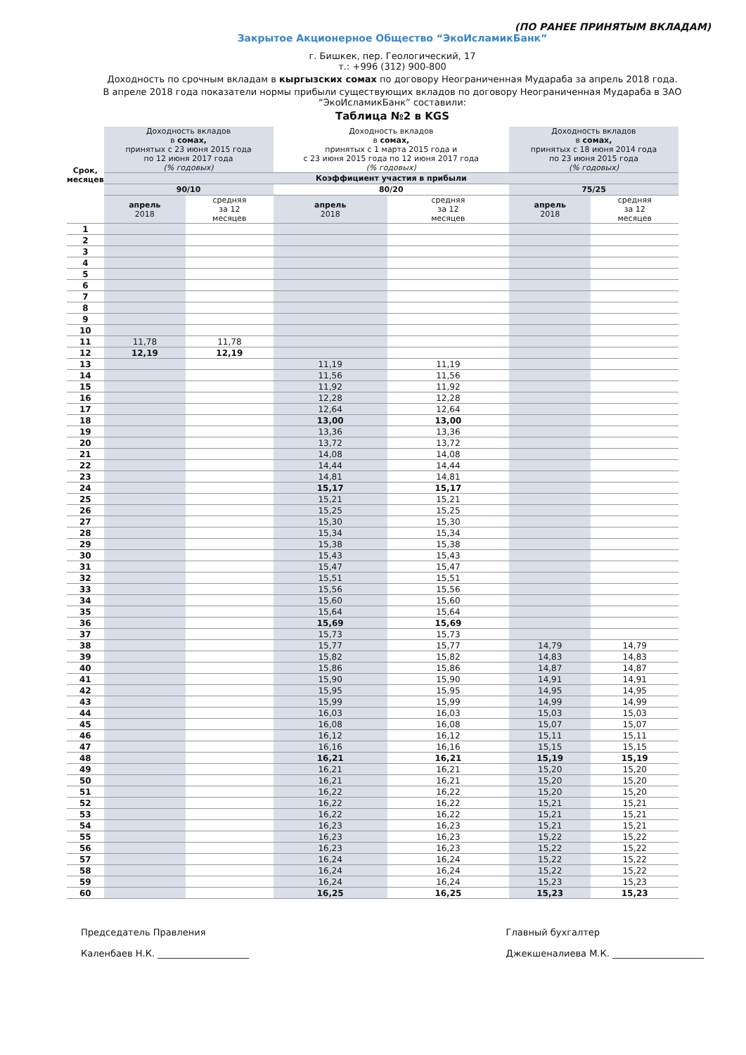(ПО РАНЕЕ ПРИНЯТЫМ ВКЛАДАМ)
Закрытое Акционерное Общество “ЭкоИсламикБанк”
г. Бишкек, пер. Геологический, 17
т.: +996 (312) 900-800
Доходность по срочным вкладам в кыргызских сомах по договору Неограниченная Мудараба за апрель 2018 года.
В апреле 2018 года показатели нормы прибыли существующих вкладов по договору Неограниченная Мудараба в ЗАО “ЭкоИсламикБанк” составили:
Таблица №2 в KGS
| Срок, месяцев | Доходность вкладов в сомах, принятых с 23 июня 2015 года по 12 июня 2017 года (% годовых) | | Доходность вкладов в сомах, принятых с 1 марта 2015 года и с 23 июня 2015 года по 12 июня 2017 года (% годовых) | | Доходность вкладов в сомах, принятых с 18 июня 2014 года по 23 июня 2015 года (% годовых) | |
| --- | --- | --- | --- | --- | --- | --- |
| | Коэффициент участия в прибыли | | | | | |
| | 90/10 | | 80/20 | | 75/25 | |
| | апрель 2018 | средняя за 12 месяцев | апрель 2018 | средняя за 12 месяцев | апрель 2018 | средняя за 12 месяцев |
| 1 | | | | | | |
| 2 | | | | | | |
| 3 | | | | | | |
| 4 | | | | | | |
| 5 | | | | | | |
| 6 | | | | | | |
| 7 | | | | | | |
| 8 | | | | | | |
| 9 | | | | | | |
| 10 | | | | | | |
| 11 | 11,78 | 11,78 | | | | |
| 12 | 12,19 | 12,19 | | | | |
| 13 | | | 11,19 | 11,19 | | |
| 14 | | | 11,56 | 11,56 | | |
| 15 | | | 11,92 | 11,92 | | |
| 16 | | | 12,28 | 12,28 | | |
| 17 | | | 12,64 | 12,64 | | |
| 18 | | | 13,00 | 13,00 | | |
| 19 | | | 13,36 | 13,36 | | |
| 20 | | | 13,72 | 13,72 | | |
| 21 | | | 14,08 | 14,08 | | |
| 22 | | | 14,44 | 14,44 | | |
| 23 | | | 14,81 | 14,81 | | |
| 24 | | | 15,17 | 15,17 | | |
| 25 | | | 15,21 | 15,21 | | |
| 26 | | | 15,25 | 15,25 | | |
| 27 | | | 15,30 | 15,30 | | |
| 28 | | | 15,34 | 15,34 | | |
| 29 | | | 15,38 | 15,38 | | |
| 30 | | | 15,43 | 15,43 | | |
| 31 | | | 15,47 | 15,47 | | |
| 32 | | | 15,51 | 15,51 | | |
| 33 | | | 15,56 | 15,56 | | |
| 34 | | | 15,60 | 15,60 | | |
| 35 | | | 15,64 | 15,64 | | |
| 36 | | | 15,69 | 15,69 | | |
| 37 | | | 15,73 | 15,73 | | |
| 38 | | | 15,77 | 15,77 | 14,79 | 14,79 |
| 39 | | | 15,82 | 15,82 | 14,83 | 14,83 |
| 40 | | | 15,86 | 15,86 | 14,87 | 14,87 |
| 41 | | | 15,90 | 15,90 | 14,91 | 14,91 |
| 42 | | | 15,95 | 15,95 | 14,95 | 14,95 |
| 43 | | | 15,99 | 15,99 | 14,99 | 14,99 |
| 44 | | | 16,03 | 16,03 | 15,03 | 15,03 |
| 45 | | | 16,08 | 16,08 | 15,07 | 15,07 |
| 46 | | | 16,12 | 16,12 | 15,11 | 15,11 |
| 47 | | | 16,16 | 16,16 | 15,15 | 15,15 |
| 48 | | | 16,21 | 16,21 | 15,19 | 15,19 |
| 49 | | | 16,21 | 16,21 | 15,20 | 15,20 |
| 50 | | | 16,21 | 16,21 | 15,20 | 15,20 |
| 51 | | | 16,22 | 16,22 | 15,20 | 15,20 |
| 52 | | | 16,22 | 16,22 | 15,21 | 15,21 |
| 53 | | | 16,22 | 16,22 | 15,21 | 15,21 |
| 54 | | | 16,23 | 16,23 | 15,21 | 15,21 |
| 55 | | | 16,23 | 16,23 | 15,22 | 15,22 |
| 56 | | | 16,23 | 16,23 | 15,22 | 15,22 |
| 57 | | | 16,24 | 16,24 | 15,22 | 15,22 |
| 58 | | | 16,24 | 16,24 | 15,22 | 15,22 |
| 59 | | | 16,24 | 16,24 | 15,23 | 15,23 |
| 60 | | | 16,25 | 16,25 | 15,23 | 15,23 |
Председатель Правления
Каленбаев Н.К. ____________________
Главный бухгалтер
Джекшеналиева М.К. ____________________